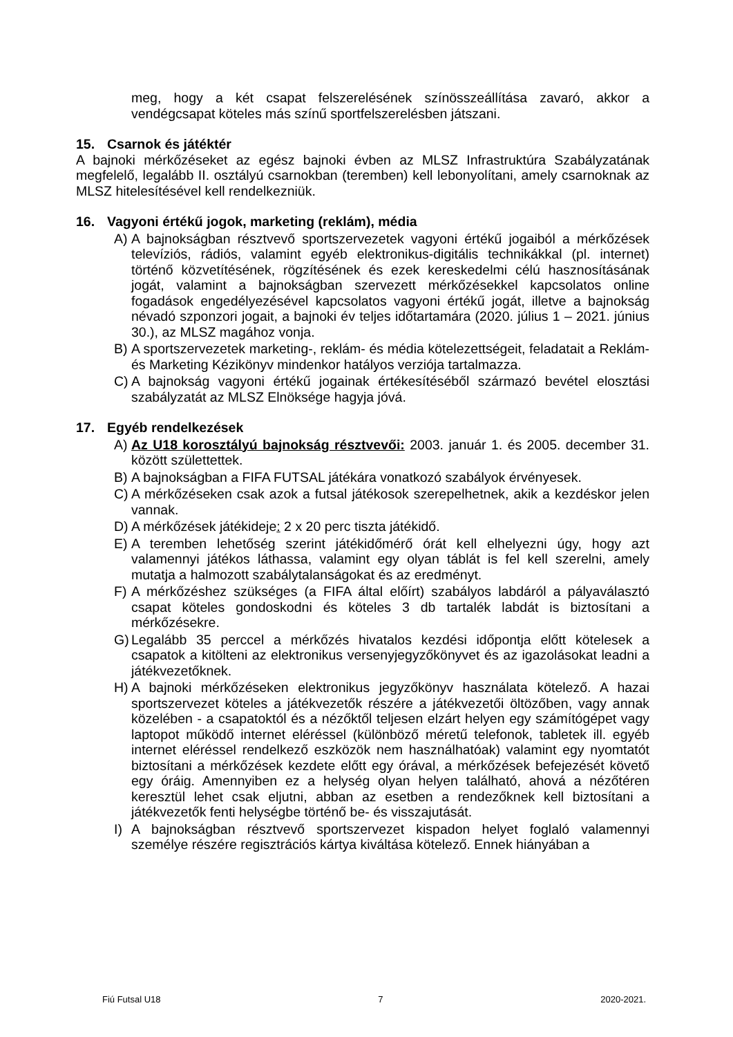meg, hogy a két csapat felszerelésének színösszeállítása zavaró, akkor a vendégcsapat köteles más színű sportfelszerelésben játszani.
15. Csarnok és játéktér
A bajnoki mérkőzéseket az egész bajnoki évben az MLSZ Infrastruktúra Szabályzatának megfelelő, legalább II. osztályú csarnokban (teremben) kell lebonyolítani, amely csarnoknak az MLSZ hitelesítésével kell rendelkezniük.
16. Vagyoni értékű jogok, marketing (reklám), média
A) A bajnokságban résztvevő sportszervezetek vagyoni értékű jogaiból a mérkőzések televíziós, rádiós, valamint egyéb elektronikus-digitális technikákkal (pl. internet) történő közvetítésének, rögzítésének és ezek kereskedelmi célú hasznosításának jogát, valamint a bajnokságban szervezett mérkőzésekkel kapcsolatos online fogadások engedélyezésével kapcsolatos vagyoni értékű jogát, illetve a bajnokság névadó szponzori jogait, a bajnoki év teljes időtartamára (2020. július 1 – 2021. június 30.), az MLSZ magához vonja.
B) A sportszervezetek marketing-, reklám- és média kötelezettségeit, feladatait a Reklám- és Marketing Kézikönyv mindenkor hatályos verziója tartalmazza.
C) A bajnokság vagyoni értékű jogainak értékesítéséből származó bevétel elosztási szabályzatát az MLSZ Elnöksége hagyja jóvá.
17. Egyéb rendelkezések
A) Az U18 korosztályú bajnokság résztvevői: 2003. január 1. és 2005. december 31. között születtettek.
B) A bajnokságban a FIFA FUTSAL játékára vonatkozó szabályok érvényesek.
C) A mérkőzéseken csak azok a futsal játékosok szerepelhetnek, akik a kezdéskor jelen vannak.
D) A mérkőzések játékideje: 2 x 20 perc tiszta játékidő.
E) A teremben lehetőség szerint játékidőmérő órát kell elhelyezni úgy, hogy azt valamennyi játékos láthassa, valamint egy olyan táblát is fel kell szerelni, amely mutatja a halmozott szabálytalanságokat és az eredményt.
F) A mérkőzéshez szükséges (a FIFA által előírt) szabályos labdáról a pályaválasztó csapat köteles gondoskodni és köteles 3 db tartalék labdát is biztosítani a mérkőzésekre.
G) Legalább 35 perccel a mérkőzés hivatalos kezdési időpontja előtt kötelesek a csapatok a kitölteni az elektronikus versenyjegyzőkönyvet és az igazolásokat leadni a játékvezetőknek.
H) A bajnoki mérkőzéseken elektronikus jegyzőkönyv használata kötelező. A hazai sportszervezet köteles a játékvezetők részére a játékvezetői öltözőben, vagy annak közelében - a csapatoktól és a nézőktől teljesen elzárt helyen egy számítógépet vagy laptopot működő internet eléréssel (különböző méretű telefonok, tabletek ill. egyéb internet eléréssel rendelkező eszközök nem használhatóak) valamint egy nyomtatót biztosítani a mérkőzések kezdete előtt egy órával, a mérkőzések befejezését követő egy óráig. Amennyiben ez a helység olyan helyen található, ahová a nézőtéren keresztül lehet csak eljutni, abban az esetben a rendezőknek kell biztosítani a játékvezetők fenti helységbe történő be- és visszajutását.
I) A bajnokságban résztvevő sportszervezet kispadon helyet foglaló valamennyi személye részére regisztrációs kártya kiváltása kötelező. Ennek hiányában a
Fiú Futsal U18 7 2020-2021.